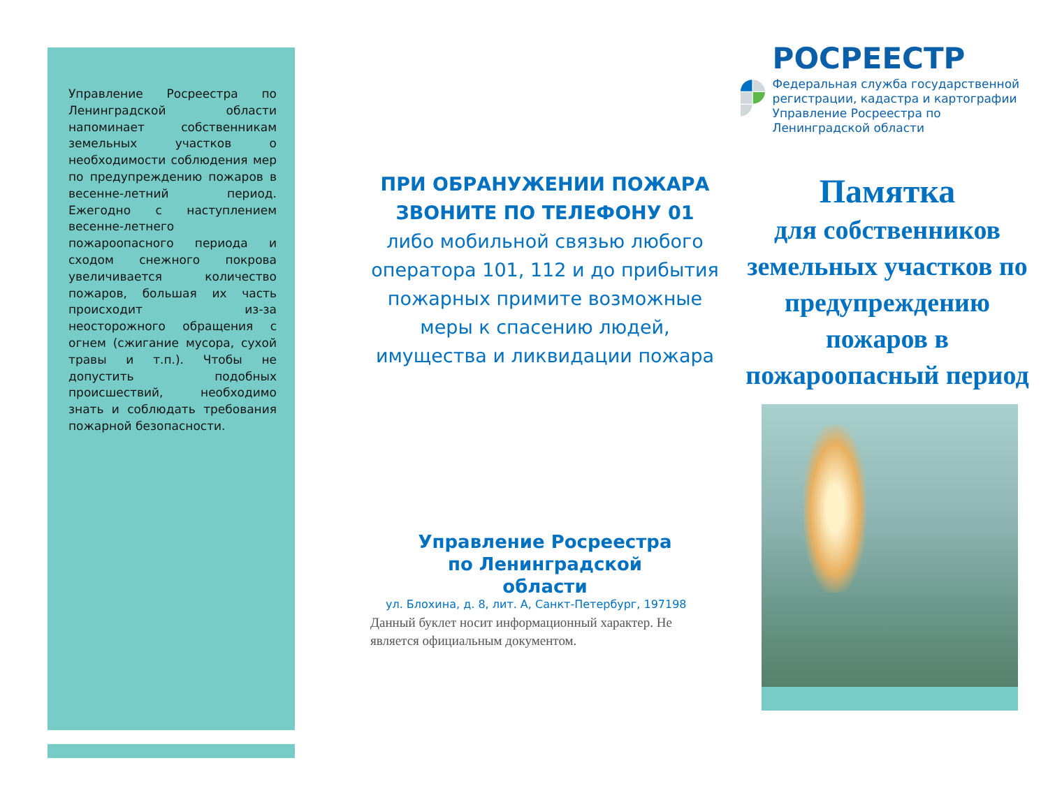Управление Росреестра по Ленинградской области напоминает собственникам земельных участков о необходимости соблюдения мер по предупреждению пожаров в весенне-летний период. Ежегодно с наступлением весенне-летнего пожароопасного периода и сходом снежного покрова увеличивается количество пожаров, большая их часть происходит из-за неосторожного обращения с огнем (сжигание мусора, сухой травы и т.п.). Чтобы не допустить подобных происшествий, необходимо знать и соблюдать требования пожарной безопасности.
ПРИ ОБРАНУЖЕНИИ ПОЖАРА ЗВОНИТЕ ПО ТЕЛЕФОНУ 01
либо мобильной связью любого оператора 101, 112 и до прибытия пожарных примите возможные меры к спасению людей, имущества и ликвидации пожара
Управление Росреестра
по Ленинградской
области
ул. Блохина, д. 8, лит. А, Санкт-Петербург, 197198
Данный буклет носит информационный характер. Не является официальным документом.
РОСРЕЕСТР
Федеральная служба государственной регистрации, кадастра и картографии Управление Росреестра по Ленинградской области
Памятка
для собственников земельных участков по предупреждению пожаров в пожароопасный период